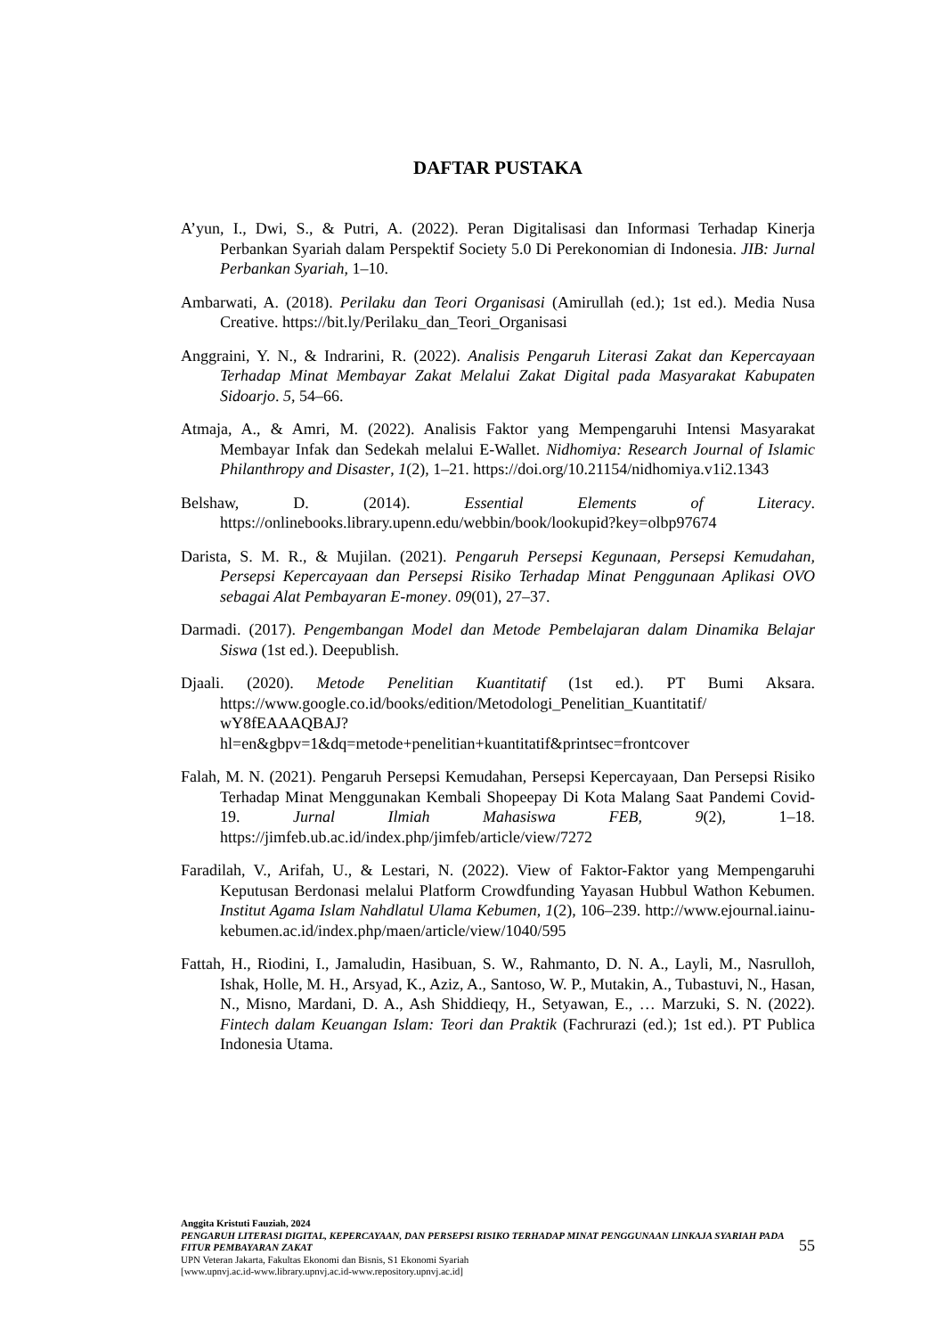DAFTAR PUSTAKA
A’yun, I., Dwi, S., & Putri, A. (2022). Peran Digitalisasi dan Informasi Terhadap Kinerja Perbankan Syariah dalam Perspektif Society 5.0 Di Perekonomian di Indonesia. JIB: Jurnal Perbankan Syariah, 1–10.
Ambarwati, A. (2018). Perilaku dan Teori Organisasi (Amirullah (ed.); 1st ed.). Media Nusa Creative. https://bit.ly/Perilaku_dan_Teori_Organisasi
Anggraini, Y. N., & Indrarini, R. (2022). Analisis Pengaruh Literasi Zakat dan Kepercayaan Terhadap Minat Membayar Zakat Melalui Zakat Digital pada Masyarakat Kabupaten Sidoarjo. 5, 54–66.
Atmaja, A., & Amri, M. (2022). Analisis Faktor yang Mempengaruhi Intensi Masyarakat Membayar Infak dan Sedekah melalui E-Wallet. Nidhomiya: Research Journal of Islamic Philanthropy and Disaster, 1(2), 1–21. https://doi.org/10.21154/nidhomiya.v1i2.1343
Belshaw, D. (2014). Essential Elements of Literacy. https://onlinebooks.library.upenn.edu/webbin/book/lookupid?key=olbp97674
Darista, S. M. R., & Mujilan. (2021). Pengaruh Persepsi Kegunaan, Persepsi Kemudahan, Persepsi Kepercayaan dan Persepsi Risiko Terhadap Minat Penggunaan Aplikasi OVO sebagai Alat Pembayaran E-money. 09(01), 27–37.
Darmadi. (2017). Pengembangan Model dan Metode Pembelajaran dalam Dinamika Belajar Siswa (1st ed.). Deepublish.
Djaali. (2020). Metode Penelitian Kuantitatif (1st ed.). PT Bumi Aksara. https://www.google.co.id/books/edition/Metodologi_Penelitian_Kuantitatif/ wY8fEAAAQBAJ?hl=en&gbpv=1&dq=metode+penelitian+kuantitatif&printsec=frontcover
Falah, M. N. (2021). Pengaruh Persepsi Kemudahan, Persepsi Kepercayaan, Dan Persepsi Risiko Terhadap Minat Menggunakan Kembali Shopeepay Di Kota Malang Saat Pandemi Covid- 19. Jurnal Ilmiah Mahasiswa FEB, 9(2), 1–18. https://jimfeb.ub.ac.id/index.php/jimfeb/article/view/7272
Faradilah, V., Arifah, U., & Lestari, N. (2022). View of Faktor-Faktor yang Mempengaruhi Keputusan Berdonasi melalui Platform Crowdfunding Yayasan Hubbul Wathon Kebumen. Institut Agama Islam Nahdlatul Ulama Kebumen, 1(2), 106–239. http://www.ejournal.iainu-kebumen.ac.id/index.php/maen/article/view/1040/595
Fattah, H., Riodini, I., Jamaludin, Hasibuan, S. W., Rahmanto, D. N. A., Layli, M., Nasrulloh, Ishak, Holle, M. H., Arsyad, K., Aziz, A., Santoso, W. P., Mutakin, A., Tubastuvi, N., Hasan, N., Misno, Mardani, D. A., Ash Shiddieqy, H., Setyawan, E., … Marzuki, S. N. (2022). Fintech dalam Keuangan Islam: Teori dan Praktik (Fachrurazi (ed.); 1st ed.). PT Publica Indonesia Utama.
Anggita Kristuti Fauziah, 2024
PENGARUH LITERASI DIGITAL, KEPERCAYAAN, DAN PERSEPSI RISIKO TERHADAP MINAT PENGGUNAAN LINKAJA SYARIAH PADA FITUR PEMBAYARAN ZAKAT
UPN Veteran Jakarta, Fakultas Ekonomi dan Bisnis, S1 Ekonomi Syariah
[www.upnvj.ac.id-www.library.upnvj.ac.id-www.repository.upnvj.ac.id]
55